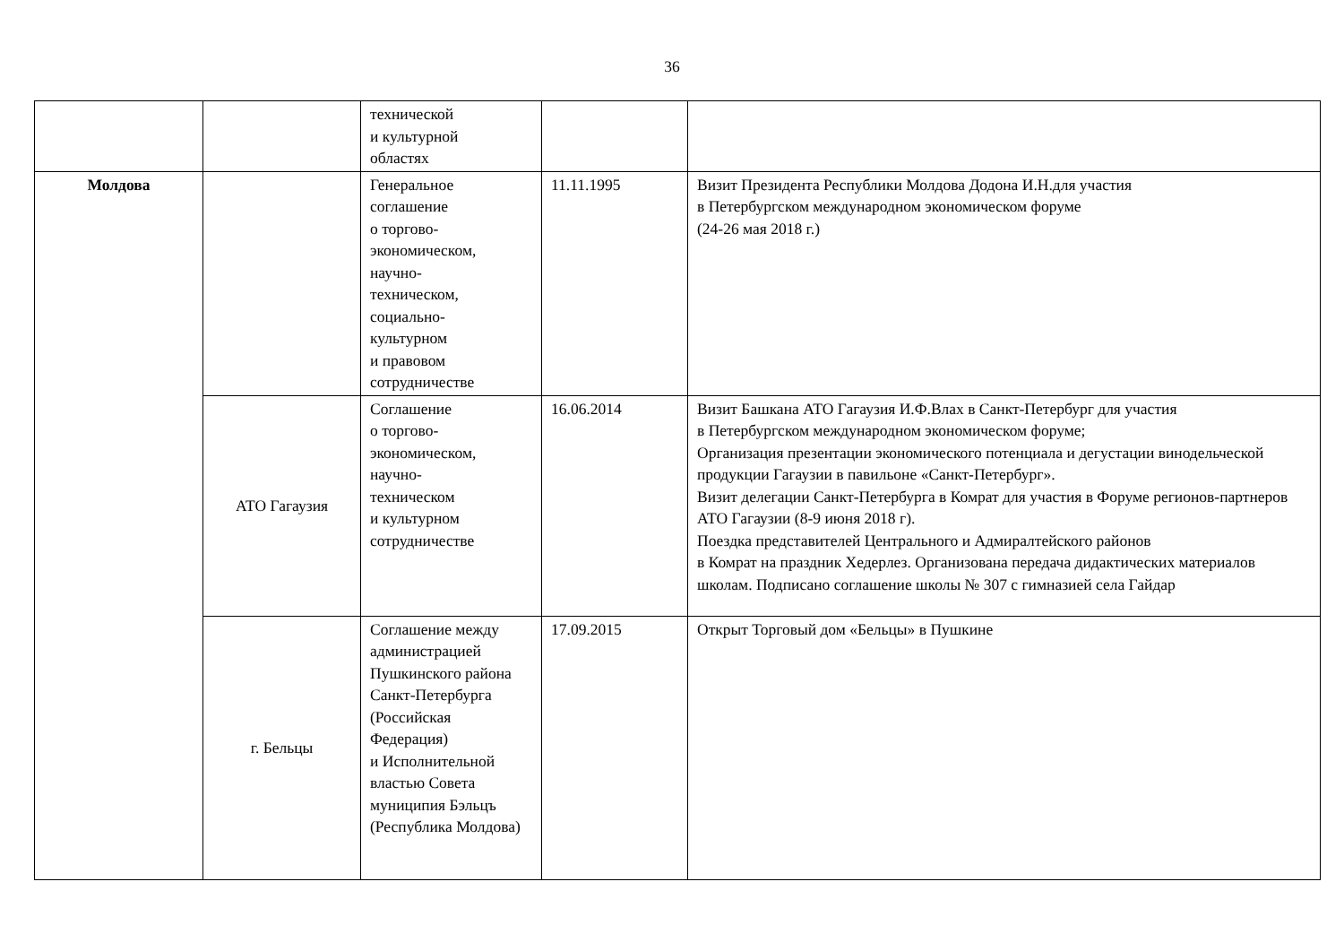36
| | | технической и культурной областях | | |
| Молдова | | Генеральное соглашение о торгово- экономическом, научно- техническом, социально- культурном и правовом сотрудничестве | 11.11.1995 | Визит Президента Республики Молдова Додона И.Н.для участия в Петербургском международном экономическом форуме (24-26 мая 2018 г.) |
| | АТО Гагаузия | Соглашение о торгово- экономическом, научно- техническом и культурном сотрудничестве | 16.06.2014 | Визит Башкана АТО Гагаузия И.Ф.Влах в Санкт-Петербург для участия в Петербургском международном экономическом форуме; Организация презентации экономического потенциала и дегустации винодельческой продукции Гагаузии в павильоне «Санкт-Петербург». Визит делегации Санкт-Петербурга в Комрат для участия в Форуме регионов-партнеров АТО Гагаузии (8-9 июня 2018 г). Поездка представителей Центрального и Адмиралтейского районов в Комрат на праздник Хедерлез. Организована передача дидактических материалов школам. Подписано соглашение школы № 307 с гимназией села Гайдар |
| | г. Бельцы | Соглашение между администрацией Пушкинского района Санкт-Петербурга (Российская Федерация) и Исполнительной властью Совета муниципия Бэльцъ (Республика Молдова) | 17.09.2015 | Открыт Торговый дом «Бельцы» в Пушкине |